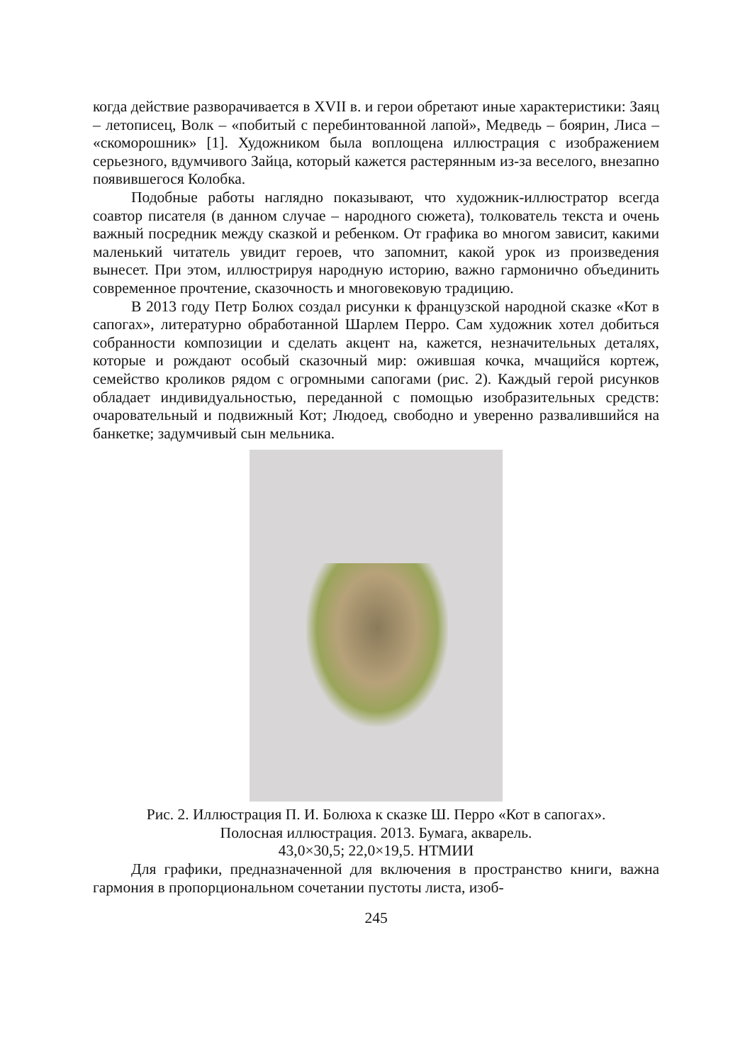когда действие разворачивается в XVII в. и герои обретают иные характеристики: Заяц – летописец, Волк – «побитый с перебинтованной лапой», Медведь – боярин, Лиса – «скоморошник» [1]. Художником была воплощена иллюстрация с изображением серьезного, вдумчивого Зайца, который кажется растерянным из-за веселого, внезапно появившегося Колобка.
Подобные работы наглядно показывают, что художник-иллюстратор всегда соавтор писателя (в данном случае – народного сюжета), толкователь текста и очень важный посредник между сказкой и ребенком. От графика во многом зависит, какими маленький читатель увидит героев, что запомнит, какой урок из произведения вынесет. При этом, иллюстрируя народную историю, важно гармонично объединить современное прочтение, сказочность и многовековую традицию.
В 2013 году Петр Болюх создал рисунки к французской народной сказке «Кот в сапогах», литературно обработанной Шарлем Перро. Сам художник хотел добиться собранности композиции и сделать акцент на, кажется, незначительных деталях, которые и рождают особый сказочный мир: ожившая кочка, мчащийся кортеж, семейство кроликов рядом с огромными сапогами (рис. 2). Каждый герой рисунков обладает индивидуальностью, переданной с помощью изобразительных средств: очаровательный и подвижный Кот; Людоед, свободно и уверенно развалившийся на банкетке; задумчивый сын мельника.
Рис. 2. Иллюстрация П. И. Болюха к сказке Ш. Перро «Кот в сапогах».
Полосная иллюстрация. 2013. Бумага, акварель.
43,0×30,5; 22,0×19,5. НТМИИ
Для графики, предназначенной для включения в пространство книги, важна гармония в пропорциональном сочетании пустоты листа, изоб-
245